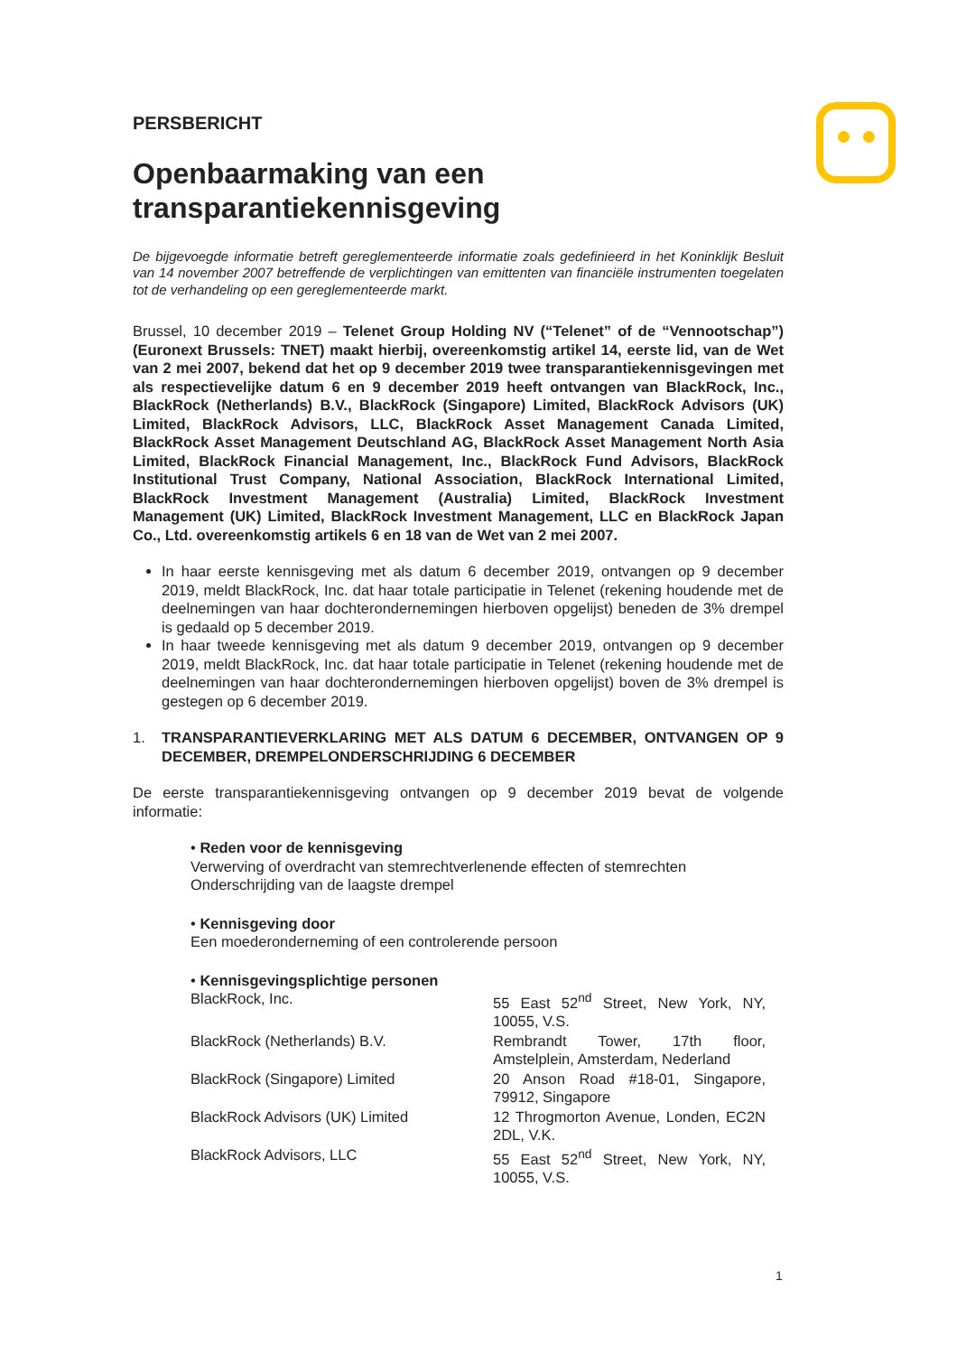PERSBERICHT
Openbaarmaking van een
transparantiekennisgeving
De bijgevoegde informatie betreft gereglementeerde informatie zoals gedefinieerd in het Koninklijk Besluit van 14 november 2007 betreffende de verplichtingen van emittenten van financiële instrumenten toegelaten tot de verhandeling op een gereglementeerde markt.
Brussel, 10 december 2019 – Telenet Group Holding NV (“Telenet” of de “Vennootschap”) (Euronext Brussels: TNET) maakt hierbij, overeenkomstig artikel 14, eerste lid, van de Wet van 2 mei 2007, bekend dat het op 9 december 2019 twee transparantiekennisgevingen met als respectievelijke datum 6 en 9 december 2019 heeft ontvangen van BlackRock, Inc., BlackRock (Netherlands) B.V., BlackRock (Singapore) Limited, BlackRock Advisors (UK) Limited, BlackRock Advisors, LLC, BlackRock Asset Management Canada Limited, BlackRock Asset Management Deutschland AG, BlackRock Asset Management North Asia Limited, BlackRock Financial Management, Inc., BlackRock Fund Advisors, BlackRock Institutional Trust Company, National Association, BlackRock International Limited, BlackRock Investment Management (Australia) Limited, BlackRock Investment Management (UK) Limited, BlackRock Investment Management, LLC en BlackRock Japan Co., Ltd. overeenkomstig artikels 6 en 18 van de Wet van 2 mei 2007.
In haar eerste kennisgeving met als datum 6 december 2019, ontvangen op 9 december 2019, meldt BlackRock, Inc. dat haar totale participatie in Telenet (rekening houdende met de deelnemingen van haar dochterondernemingen hierboven opgelijst) beneden de 3% drempel is gedaald op 5 december 2019.
In haar tweede kennisgeving met als datum 9 december 2019, ontvangen op 9 december 2019, meldt BlackRock, Inc. dat haar totale participatie in Telenet (rekening houdende met de deelnemingen van haar dochterondernemingen hierboven opgelijst) boven de 3% drempel is gestegen op 6 december 2019.
1. TRANSPARANTIEVERKLARING MET ALS DATUM 6 DECEMBER, ONTVANGEN OP 9 DECEMBER, DREMPELONDERSCHRIJDING 6 DECEMBER
De eerste transparantiekennisgeving ontvangen op 9 december 2019 bevat de volgende informatie:
• Reden voor de kennisgeving
Verwerving of overdracht van stemrechtverlenende effecten of stemrechten
Onderschrijding van de laagste drempel
• Kennisgeving door
Een moederonderneming of een controlerende persoon
• Kennisgevingsplichtige personen
| BlackRock, Inc. | 55 East 52<sup>nd</sup> Street, New York, NY, 10055, V.S. |
| BlackRock (Netherlands) B.V. | Rembrandt Tower, 17th floor, Amstelplein, Amsterdam, Nederland |
| BlackRock (Singapore) Limited | 20 Anson Road #18-01, Singapore, 79912, Singapore |
| BlackRock Advisors (UK) Limited | 12 Throgmorton Avenue, Londen, EC2N 2DL, V.K. |
| BlackRock Advisors, LLC | 55 East 52<sup>nd</sup> Street, New York, NY, 10055, V.S. |
1